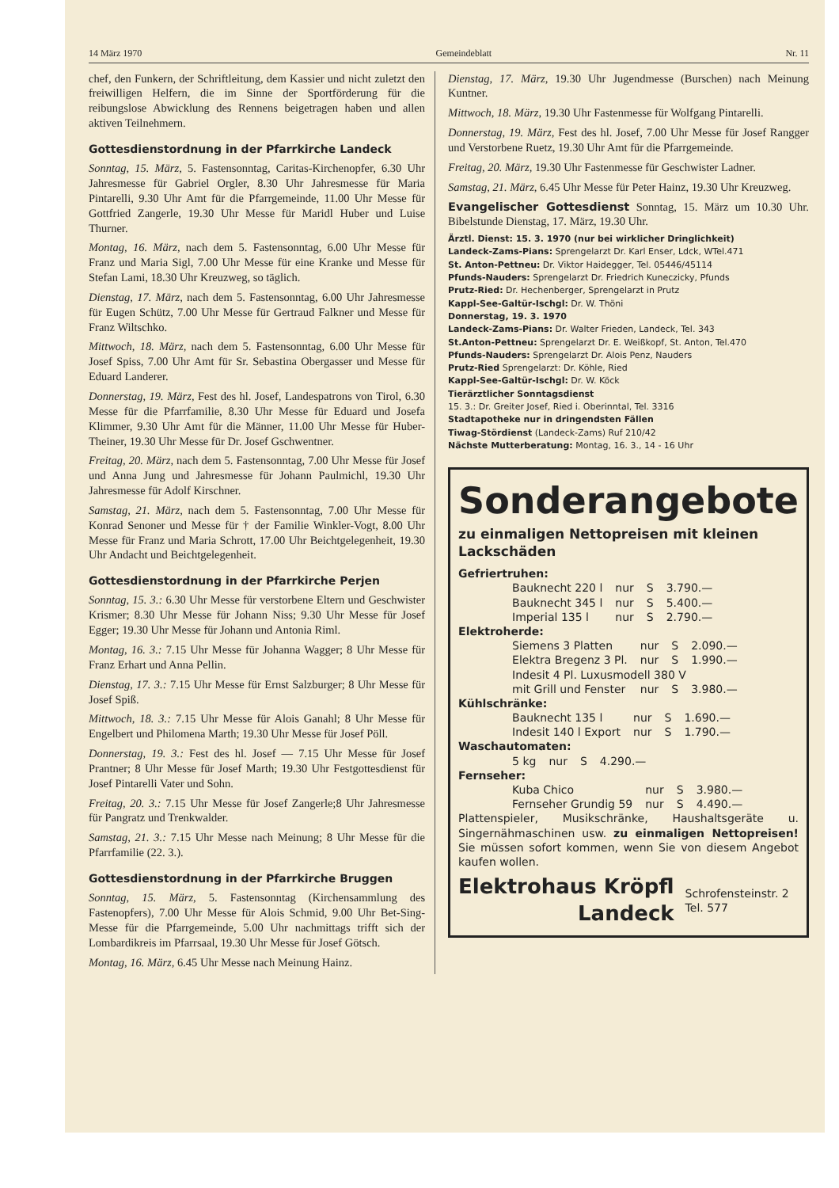14 März 1970 Gemeindeblatt Nr. 11
chef, den Funkern, der Schriftleitung, dem Kassier und nicht zuletzt den freiwilligen Helfern, die im Sinne der Sportförderung für die reibungslose Abwicklung des Rennens beigetragen haben und allen aktiven Teilnehmern.
Gottesdienstordnung in der Pfarrkirche Landeck
Sonntag, 15. März, 5. Fastensonntag, Caritas-Kirchenopfer, 6.30 Uhr Jahresmesse für Gabriel Orgler, 8.30 Uhr Jahresmesse für Maria Pintarelli, 9.30 Uhr Amt für die Pfarrgemeinde, 11.00 Uhr Messe für Gottfried Zangerle, 19.30 Uhr Messe für Maridl Huber und Luise Thurner.
Montag, 16. März, nach dem 5. Fastensonntag, 6.00 Uhr Messe für Franz und Maria Sigl, 7.00 Uhr Messe für eine Kranke und Messe für Stefan Lami, 18.30 Uhr Kreuzweg, so täglich.
Dienstag, 17. März, nach dem 5. Fastensonntag, 6.00 Uhr Jahresmesse für Eugen Schütz, 7.00 Uhr Messe für Gertraud Falkner und Messe für Franz Wiltschko.
Mittwoch, 18. März, nach dem 5. Fastensonntag, 6.00 Uhr Messe für Josef Spiss, 7.00 Uhr Amt für Sr. Sebastina Obergasser und Messe für Eduard Landerer.
Donnerstag, 19. März, Fest des hl. Josef, Landespatrons von Tirol, 6.30 Messe für die Pfarrfamilie, 8.30 Uhr Messe für Eduard und Josefa Klimmer, 9.30 Uhr Amt für die Männer, 11.00 Uhr Messe für Huber-Theiner, 19.30 Uhr Messe für Dr. Josef Gschwentner.
Freitag, 20. März, nach dem 5. Fastensonntag, 7.00 Uhr Messe für Josef und Anna Jung und Jahresmesse für Johann Paulmichl, 19.30 Uhr Jahresmesse für Adolf Kirschner.
Samstag, 21. März, nach dem 5. Fastensonntag, 7.00 Uhr Messe für Konrad Senoner und Messe für † der Familie Winkler-Vogt, 8.00 Uhr Messe für Franz und Maria Schrott, 17.00 Uhr Beichtgelegenheit, 19.30 Uhr Andacht und Beichtgelegenheit.
Gottesdienstordnung in der Pfarrkirche Perjen
Sonntag, 15. 3.: 6.30 Uhr Messe für verstorbene Eltern und Geschwister Krismer; 8.30 Uhr Messe für Johann Niss; 9.30 Uhr Messe für Josef Egger; 19.30 Uhr Messe für Johann und Antonia Riml.
Montag, 16. 3.: 7.15 Uhr Messe für Johanna Wagger; 8 Uhr Messe für Franz Erhart und Anna Pellin.
Dienstag, 17. 3.: 7.15 Uhr Messe für Ernst Salzburger; 8 Uhr Messe für Josef Spiß.
Mittwoch, 18. 3.: 7.15 Uhr Messe für Alois Ganahl; 8 Uhr Messe für Engelbert und Philomena Marth; 19.30 Uhr Messe für Josef Pöll.
Donnerstag, 19. 3.: Fest des hl. Josef — 7.15 Uhr Messe für Josef Prantner; 8 Uhr Messe für Josef Marth; 19.30 Uhr Festgottesdienst für Josef Pintarelli Vater und Sohn.
Freitag, 20. 3.: 7.15 Uhr Messe für Josef Zangerle;8 Uhr Jahresmesse für Pangratz und Trenkwalder.
Samstag, 21. 3.: 7.15 Uhr Messe nach Meinung; 8 Uhr Messe für die Pfarrfamilie (22. 3.).
Gottesdienstordnung in der Pfarrkirche Bruggen
Sonntag, 15. März, 5. Fastensonntag (Kirchensammlung des Fastenopfers), 7.00 Uhr Messe für Alois Schmid, 9.00 Uhr Bet-Sing-Messe für die Pfarrgemeinde, 5.00 Uhr nachmittags trifft sich der Lombardikreis im Pfarrsaal, 19.30 Uhr Messe für Josef Götsch.
Montag, 16. März, 6.45 Uhr Messe nach Meinung Hainz.
Dienstag, 17. März, 19.30 Uhr Jugendmesse (Burschen) nach Meinung Kuntner.
Mittwoch, 18. März, 19.30 Uhr Fastenmesse für Wolfgang Pintarelli.
Donnerstag, 19. März, Fest des hl. Josef, 7.00 Uhr Messe für Josef Rangger und Verstorbene Ruetz, 19.30 Uhr Amt für die Pfarrgemeinde.
Freitag, 20. März, 19.30 Uhr Fastenmesse für Geschwister Ladner.
Samstag, 21. März, 6.45 Uhr Messe für Peter Hainz, 19.30 Uhr Kreuzweg.
Evangelischer Gottesdienst Sonntag, 15. März um 10.30 Uhr. Bibelstunde Dienstag, 17. März, 19.30 Uhr.
Ärztl. Dienst: 15. 3. 1970 (nur bei wirklicher Dringlichkeit)
Landeck-Zams-Pians: Sprengelarzt Dr. Karl Enser, Ldck, WTel.471
St. Anton-Pettneu: Dr. Viktor Haidegger, Tel. 05446/45114
Pfunds-Nauders: Sprengelarzt Dr. Friedrich Kuneczicky, Pfunds
Prutz-Ried: Dr. Hechenberger, Sprengelarzt in Prutz
Kappl-See-Galtür-Ischgl: Dr. W. Thöni
Donnerstag, 19. 3. 1970
Landeck-Zams-Pians: Dr. Walter Frieden, Landeck, Tel. 343
St.Anton-Pettneu: Sprengelarzt Dr. E. Weißkopf, St. Anton, Tel.470
Pfunds-Nauders: Sprengelarzt Dr. Alois Penz, Nauders
Prutz-Ried Sprengelarzt: Dr. Köhle, Ried
Kappl-See-Galtür-Ischgl: Dr. W. Köck
Tierärztlicher Sonntagsdienst
15. 3.: Dr. Greiter Josef, Ried i. Oberinntal, Tel. 3316
Stadtapotheke nur in dringendsten Fällen
Tiwag-Stördienst (Landeck-Zams) Ruf 210/42
Nächste Mutterberatung: Montag, 16. 3., 14 - 16 Uhr
Sonderangebote
zu einmaligen Nettopreisen mit kleinen Lackschäden
Gefriertruhen:
| Bauknecht 220 l | nur | S | 3.790.— |
| Bauknecht 345 l | nur | S | 5.400.— |
| Imperial 135 l | nur | S | 2.790.— |
Elektroherde:
| Siemens 3 Platten | nur | S | 2.090.— |
| Elektra Bregenz 3 Pl. | nur | S | 1.990.— |
| Indesit 4 Pl. Luxusmodell 380 V | | | |
| mit Grill und Fenster | nur | S | 3.980.— |
Kühlschränke:
| Bauknecht 135 l | nur | S | 1.690.— |
| Indesit 140 l Export | nur | S | 1.790.— |
Waschautomaten:
| 5 kg | nur | S | 4.290.— |
Fernseher:
| Kuba Chico | nur | S | 3.980.— |
| Fernseher Grundig 59 | nur | S | 4.490.— |
Plattenspieler, Musikschränke, Haushaltsgeräte u. Singernähmaschinen usw. zu einmaligen Nettopreisen! Sie müssen sofort kommen, wenn Sie von diesem Angebot kaufen wollen.
Elektrohaus Kröpfl
Landeck
Schrofensteinstr. 2
Tel. 577